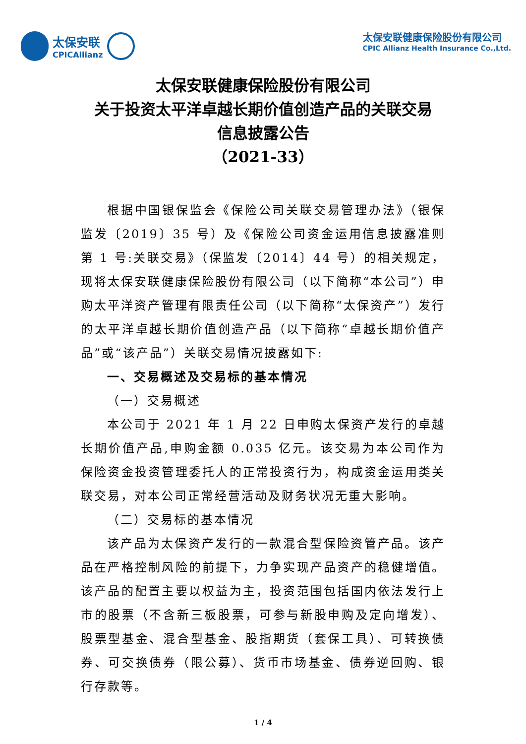太保安联
CPICAllianz
太保安联健康保险股份有限公司
CPIC Allianz Health Insurance Co.,Ltd.
太保安联健康保险股份有限公司
关于投资太平洋卓越长期价值创造产品的关联交易
信息披露公告
（2021-33）
根据中国银保监会《保险公司关联交易管理办法》（银保监发〔2019〕35 号）及《保险公司资金运用信息披露准则第 1 号:关联交易》（保监发〔2014〕44 号）的相关规定，现将太保安联健康保险股份有限公司（以下简称“本公司”）申购太平洋资产管理有限责任公司（以下简称“太保资产”）发行的太平洋卓越长期价值创造产品（以下简称“卓越长期价值产品”或“该产品”）关联交易情况披露如下:
一、交易概述及交易标的基本情况
（一）交易概述
本公司于 2021 年 1 月 22 日申购太保资产发行的卓越长期价值产品,申购金额 0.035 亿元。该交易为本公司作为保险资金投资管理委托人的正常投资行为，构成资金运用类关联交易，对本公司正常经营活动及财务状况无重大影响。
（二）交易标的基本情况
该产品为太保资产发行的一款混合型保险资管产品。该产品在严格控制风险的前提下，力争实现产品资产的稳健增值。该产品的配置主要以权益为主，投资范围包括国内依法发行上市的股票（不含新三板股票，可参与新股申购及定向增发）、股票型基金、混合型基金、股指期货（套保工具）、可转换债券、可交换债券（限公募）、货币市场基金、债券逆回购、银行存款等。
1 / 4